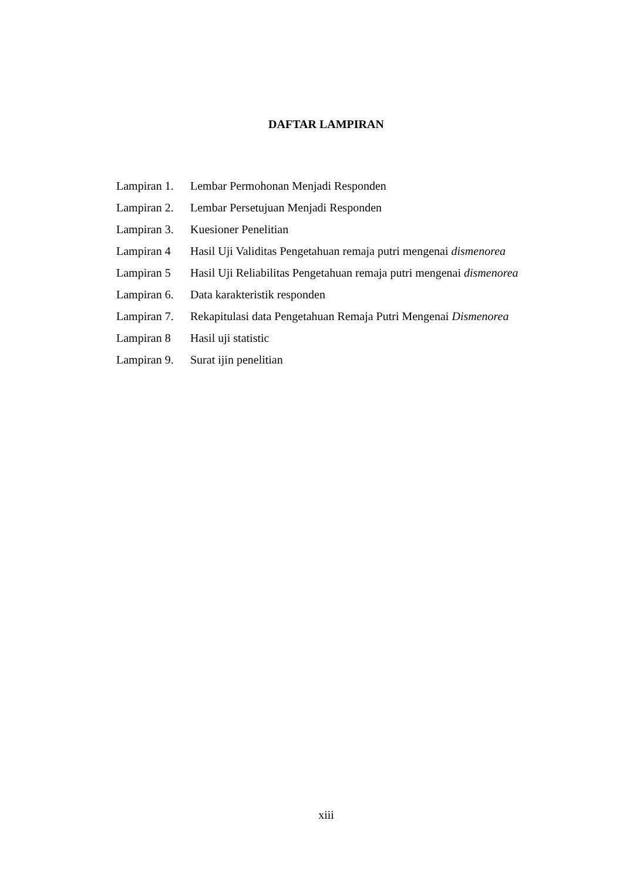DAFTAR LAMPIRAN
| Lampiran 1. | Lembar Permohonan Menjadi Responden |
| Lampiran 2. | Lembar Persetujuan Menjadi Responden |
| Lampiran 3. | Kuesioner Penelitian |
| Lampiran 4 | Hasil Uji Validitas Pengetahuan remaja putri mengenai dismenorea |
| Lampiran 5 | Hasil Uji Reliabilitas Pengetahuan remaja putri mengenai dismenorea |
| Lampiran 6. | Data karakteristik responden |
| Lampiran 7. | Rekapitulasi data Pengetahuan Remaja Putri Mengenai Dismenorea |
| Lampiran 8 | Hasil uji statistic |
| Lampiran 9. | Surat ijin penelitian |
xiii